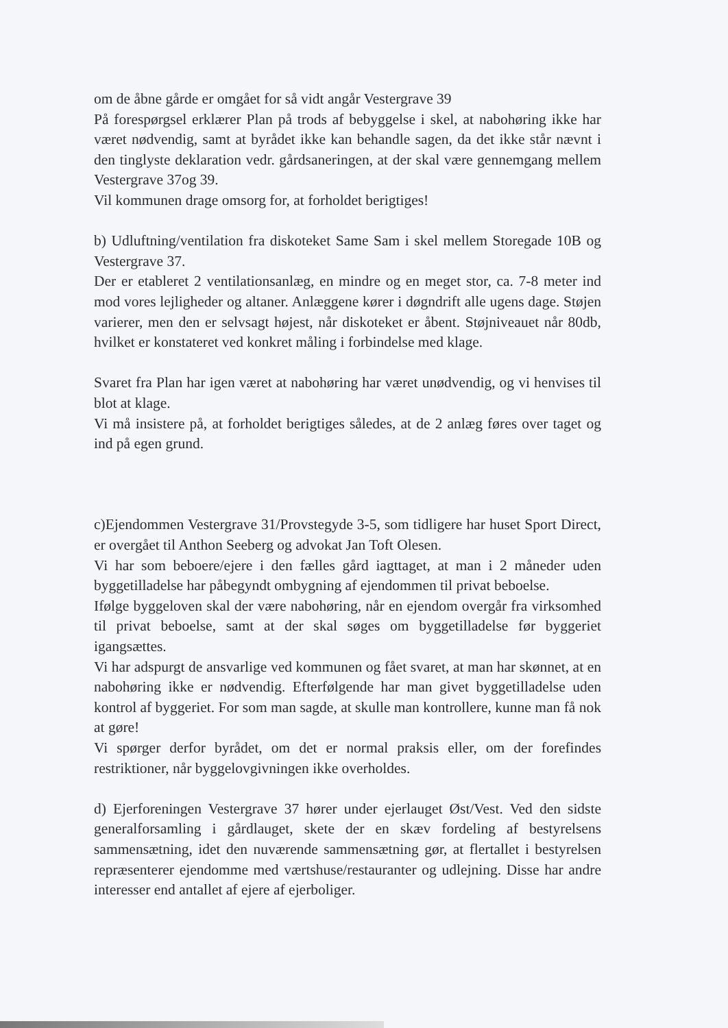om de åbne gårde er omgået for så vidt angår Vestergrave 39
På forespørgsel erklærer Plan på trods af bebyggelse i skel, at nabohøring ikke har været nødvendig, samt at byrådet ikke kan behandle sagen, da det ikke står nævnt i den tinglyste deklaration vedr. gårdsaneringen, at der skal være gennemgang mellem Vestergrave 37og 39.
Vil kommunen drage omsorg for, at forholdet berigtiges!
b) Udluftning/ventilation fra diskoteket Same Sam i skel mellem Storegade 10B og Vestergrave 37.
Der er etableret 2 ventilationsanlæg, en mindre og en meget stor, ca. 7-8 meter ind mod vores lejligheder og altaner. Anlæggene kører i døgndrift alle ugens dage. Støjen varierer, men den er selvsagt højest, når diskoteket er åbent. Støjniveauet når 80db, hvilket er konstateret ved konkret måling i forbindelse med klage.
Svaret fra Plan har igen været at nabohøring har været unødvendig, og vi henvises til blot at klage.
Vi må insistere på, at forholdet berigtiges således, at de 2 anlæg føres over taget og ind på egen grund.
c)Ejendommen Vestergrave 31/Provstegyde 3-5, som tidligere har huset Sport Direct, er overgået til Anthon Seeberg og advokat Jan Toft Olesen.
Vi har som beboere/ejere i den fælles gård iagttaget, at man i 2 måneder uden byggetilladelse har påbegyndt ombygning af ejendommen til privat beboelse.
Ifølge byggeloven skal der være nabohøring, når en ejendom overgår fra virksomhed til privat beboelse, samt at der skal søges om byggetilladelse før byggeriet igangsættes.
Vi har adspurgt de ansvarlige ved kommunen og fået svaret, at man har skønnet, at en nabohøring ikke er nødvendig. Efterfølgende har man givet byggetilladelse uden kontrol af byggeriet. For som man sagde, at skulle man kontrollere, kunne man få nok at gøre!
Vi spørger derfor byrådet, om det er normal praksis eller, om der forefindes restriktioner, når byggelovgivningen ikke overholdes.
d) Ejerforeningen Vestergrave 37 hører under ejerlauget Øst/Vest. Ved den sidste generalforsamling i gårdlauget, skete der en skæv fordeling af bestyrelsens sammensætning, idet den nuværende sammensætning gør, at flertallet i bestyrelsen repræsenterer ejendomme med værtshuse/restauranter og udlejning. Disse har andre interesser end antallet af ejere af ejerboliger.